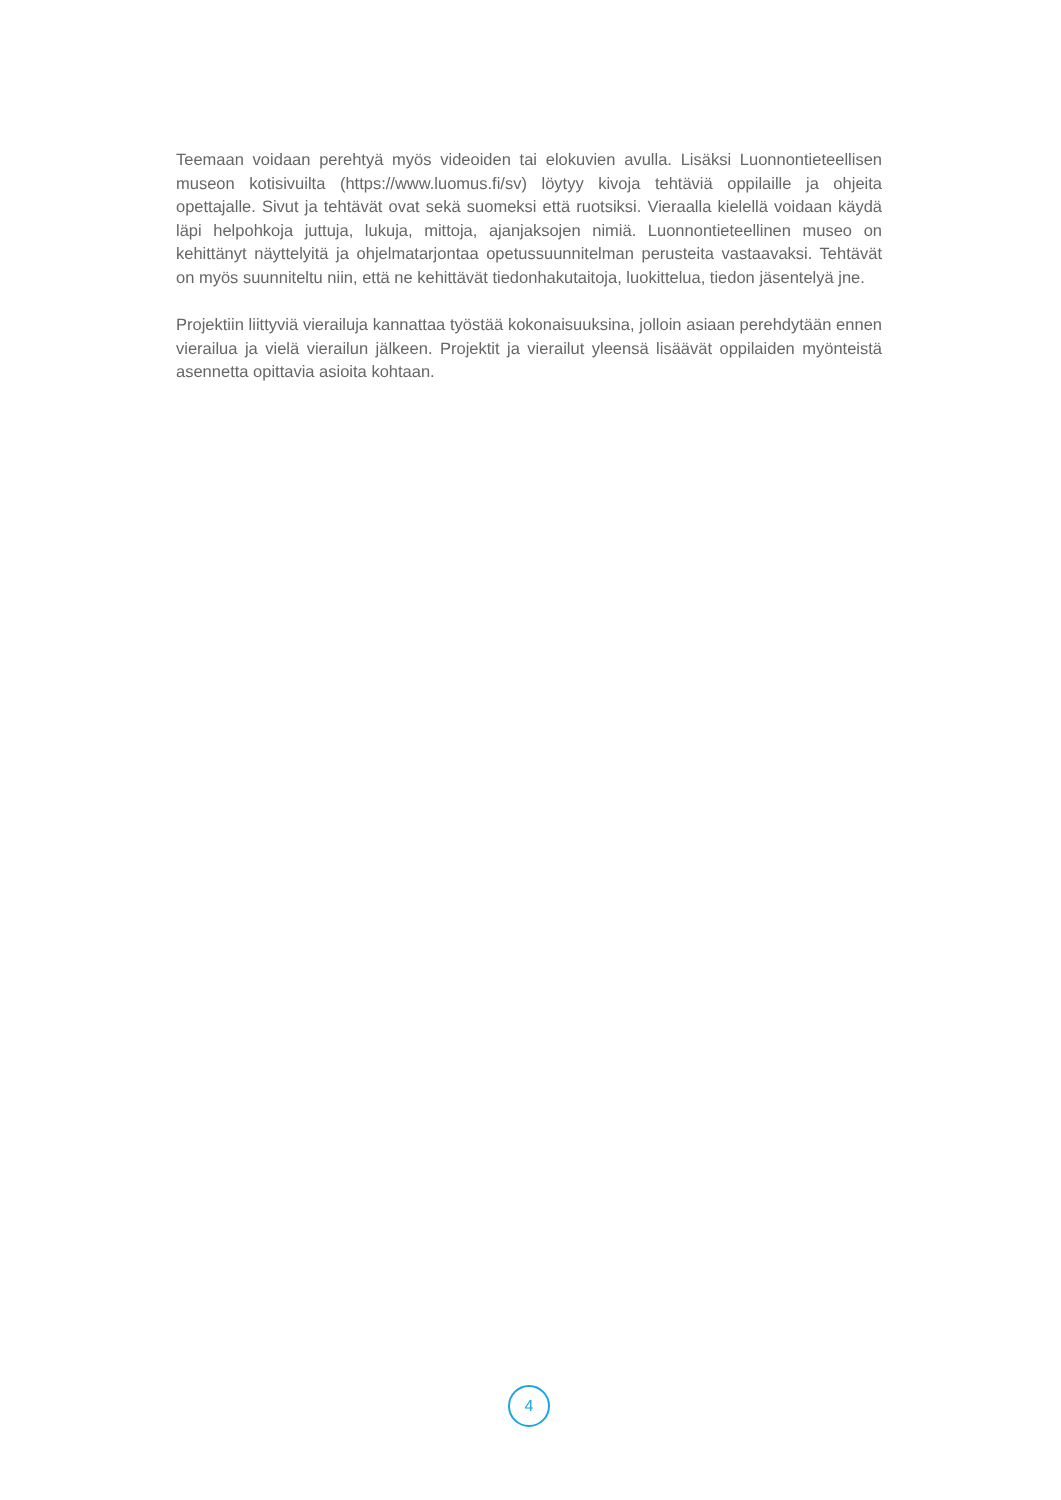Teemaan voidaan perehtyä myös videoiden tai elokuvien avulla. Lisäksi Luonnontieteellisen museon kotisivuilta (https://www.luomus.fi/sv) löytyy kivoja tehtäviä oppilaille ja ohjeita opettajalle. Sivut ja tehtävät ovat sekä suomeksi että ruotsiksi. Vieraalla kielellä voidaan käydä läpi helpohkoja juttuja, lukuja, mittoja, ajanjaksojen nimiä. Luonnontieteellinen museo on kehittänyt näyttelyitä ja ohjelmatarjontaa opetussuunnitelman perusteita vastaavaksi. Tehtävät on myös suunniteltu niin, että ne kehittävät tiedonhakutaitoja, luokittelua, tiedon jäsentelyä jne.
Projektiin liittyviä vierailuja kannattaa työstää kokonaisuuksina, jolloin asiaan perehdytään ennen vierailua ja vielä vierailun jälkeen. Projektit ja vierailut yleensä lisäävät oppilaiden myönteistä asennetta opittavia asioita kohtaan.
4